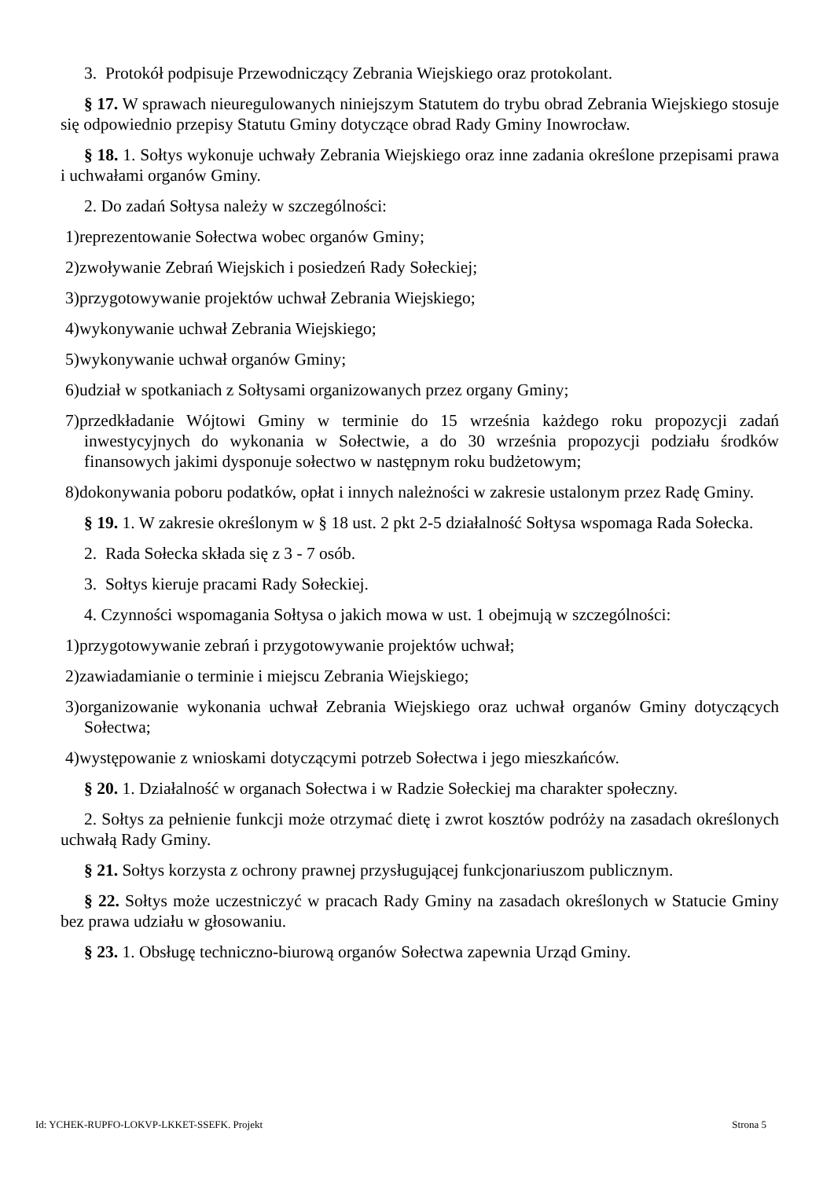3. Protokół podpisuje Przewodniczący Zebrania Wiejskiego oraz protokolant.
§ 17. W sprawach nieuregulowanych niniejszym Statutem do trybu obrad Zebrania Wiejskiego stosuje się odpowiednio przepisy Statutu Gminy dotyczące obrad Rady Gminy Inowrocław.
§ 18. 1. Sołtys wykonuje uchwały Zebrania Wiejskiego oraz inne zadania określone przepisami prawa i uchwałami organów Gminy.
2. Do zadań Sołtysa należy w szczególności:
1)reprezentowanie Sołectwa wobec organów Gminy;
2)zwoływanie Zebrań Wiejskich i posiedzeń Rady Sołeckiej;
3)przygotowywanie projektów uchwał Zebrania Wiejskiego;
4)wykonywanie uchwał Zebrania Wiejskiego;
5)wykonywanie uchwał organów Gminy;
6)udział w spotkaniach z Sołtysami organizowanych przez organy Gminy;
7)przedkładanie Wójtowi Gminy w terminie do 15 września każdego roku propozycji zadań inwestycyjnych do wykonania w Sołectwie, a do 30 września propozycji podziału środków finansowych jakimi dysponuje sołectwo w następnym roku budżetowym;
8)dokonywania poboru podatków, opłat i innych należności w zakresie ustalonym przez Radę Gminy.
§ 19. 1. W zakresie określonym w § 18 ust. 2 pkt 2-5 działalność Sołtysa wspomaga Rada Sołecka.
2. Rada Sołecka składa się z 3 - 7 osób.
3. Sołtys kieruje pracami Rady Sołeckiej.
4. Czynności wspomagania Sołtysa o jakich mowa w ust. 1 obejmują w szczególności:
1)przygotowywanie zebrań i przygotowywanie projektów uchwał;
2)zawiadamianie o terminie i miejscu Zebrania Wiejskiego;
3)organizowanie wykonania uchwał Zebrania Wiejskiego oraz uchwał organów Gminy dotyczących Sołectwa;
4)występowanie z wnioskami dotyczącymi potrzeb Sołectwa i jego mieszkańców.
§ 20. 1. Działalność w organach Sołectwa i w Radzie Sołeckiej ma charakter społeczny.
2. Sołtys za pełnienie funkcji może otrzymać dietę i zwrot kosztów podróży na zasadach określonych uchwałą Rady Gminy.
§ 21. Sołtys korzysta z ochrony prawnej przysługującej funkcjonariuszom publicznym.
§ 22. Sołtys może uczestniczyć w pracach Rady Gminy na zasadach określonych w Statucie Gminy bez prawa udziału w głosowaniu.
§ 23. 1. Obsługę techniczno-biurową organów Sołectwa zapewnia Urząd Gminy.
Id: YCHEK-RUPFO-LOKVP-LKKET-SSEFK. Projekt Strona 5